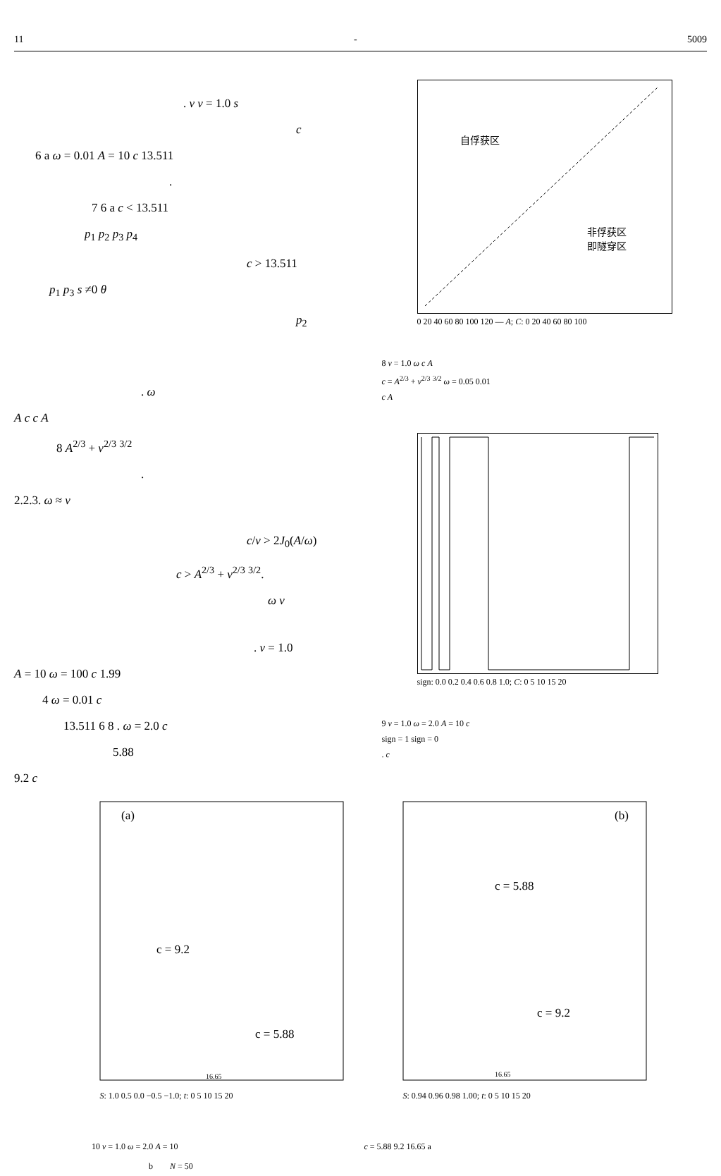11 - 5009
. v v = 1.0 s
c
6 a ω = 0.01 A = 10 c 13.511
.
7 6 a c < 13.511
p<sub>1</sub> p<sub>2</sub> p<sub>3</sub> p<sub>4</sub>
c > 13.511
p<sub>1</sub> p<sub>3</sub> s ≠0 θ
p<sub>2</sub>
. ω
A c c A
8 A<sup>2/3</sup> + v<sup>2/3</sup> <sup>3/2</sup>
.
2.2.3. ω ≈ v
c/v > 2J<sub>0</sub>(A/ω)
c > A<sup>2/3</sup> + v<sup>2/3</sup> <sup>3/2</sup>.
ω v
. v = 1.0
A = 10 ω = 100 c 1.99
4 ω = 0.01 c
13.511 6 8 . ω = 2.0 c
5.88
9.2 c
自俘获区
非俘获区
即隧穿区
0 20 40 60 80 100 120 — A; C: 0 20 40 60 80 100
8 v = 1.0 ω c A
c = A<sup>2/3</sup> + v<sup>2/3</sup> <sup>3/2</sup> ω = 0.05 0.01
c A
sign: 0.0 0.2 0.4 0.6 0.8 1.0; C: 0 5 10 15 20
9 v = 1.0 ω = 2.0 A = 10 c
sign = 1 sign = 0
. c
(a)
c = 9.2
c = 5.88
16.65
S: 1.0 0.5 0.0 −0.5 −1.0; t: 0 5 10 15 20
(b)
c = 5.88
c = 9.2
16.65
S: 0.94 0.96 0.98 1.00; t: 0 5 10 15 20
10 v = 1.0 ω = 2.0 A = 10 c = 5.88 9.2 16.65 a
b N = 50